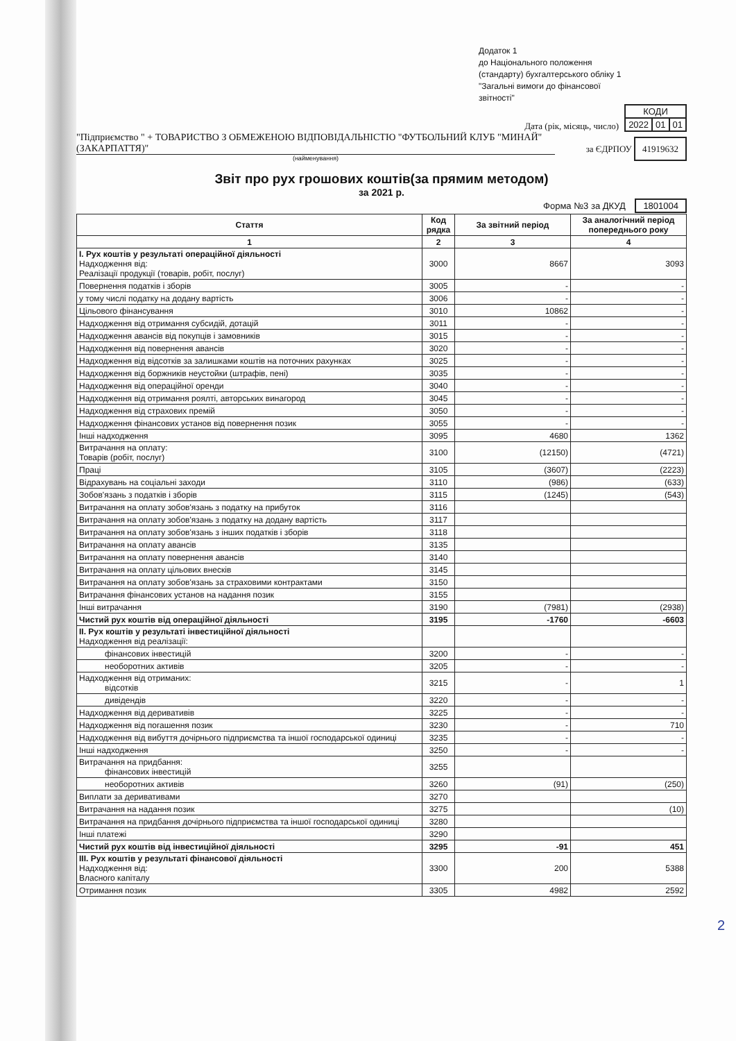Додаток 1
до Національного положення
(стандарту) бухгалтерського обліку 1
"Загальні вимоги до фінансової
звітності"
Дата (рік, місяць, число)
| КОДИ | | |
| 2022 | 01 | 01 |
"Підприємство " + ТОВАРИСТВО З ОБМЕЖЕНОЮ ВІДПОВІДАЛЬНІСТЮ "ФУТБОЛЬНИЙ КЛУБ "МИНАЙ" (ЗАКАРПАТТЯ)"
за ЄДРПОУ 41919632
(найменування)
Звіт про рух грошових коштів(за прямим методом)
за 2021 р.
Форма №3 за ДКУД 1801004
| Стаття | Код рядка | За звітний період | За аналогічний період попереднього року |
| --- | --- | --- | --- |
| 1 | 2 | 3 | 4 |
| I. Рух коштів у результаті операційної діяльності Надходження від: Реалізації продукції (товарів, робіт, послуг) | 3000 | 8667 | 3093 |
| Повернення податків і зборів | 3005 | - | - |
| у тому числі податку на додану вартість | 3006 | - | - |
| Цільового фінансування | 3010 | 10862 | - |
| Надходження від отримання субсидій, дотацій | 3011 | - | - |
| Надходження авансів від покупців і замовників | 3015 | - | - |
| Надходження від повернення авансів | 3020 | - | - |
| Надходження від відсотків за залишками коштів на поточних рахунках | 3025 | - | - |
| Надходження від боржників неустойки (штрафів, пені) | 3035 | - | - |
| Надходження від операційної оренди | 3040 | - | - |
| Надходження від отримання роялті, авторських винагород | 3045 | - | - |
| Надходження від страхових премій | 3050 | - | - |
| Надходження фінансових установ від повернення позик | 3055 | - | - |
| Інші надходження | 3095 | 4680 | 1362 |
| Витрачання на оплату: Товарів (робіт, послуг) | 3100 | (12150) | (4721) |
| Праці | 3105 | (3607) | (2223) |
| Відрахувань на соціальні заходи | 3110 | (986) | (633) |
| Зобов'язань з податків і зборів | 3115 | (1245) | (543) |
| Витрачання на оплату зобов'язань з податку на прибуток | 3116 | | |
| Витрачання на оплату зобов'язань з податку на додану вартість | 3117 | | |
| Витрачання на оплату зобов'язань з інших податків і зборів | 3118 | | |
| Витрачання на оплату авансів | 3135 | | |
| Витрачання на оплату повернення авансів | 3140 | | |
| Витрачання на оплату цільових внесків | 3145 | | |
| Витрачання на оплату зобов'язань за страховими контрактами | 3150 | | |
| Витрачання фінансових установ на надання позик | 3155 | | |
| Інші витрачання | 3190 | (7981) | (2938) |
| Чистий рух коштів від операційної діяльності | 3195 | -1760 | -6603 |
| II. Рух коштів у результаті інвестиційної діяльності Надходження від реалізації: | | | |
| фінансових інвестицій | 3200 | - | - |
| необоротних активів | 3205 | - | - |
| Надходження від отриманих: відсотків | 3215 | - | 1 |
| дивідендів | 3220 | - | - |
| Надходження від деривативів | 3225 | - | - |
| Надходження від погашення позик | 3230 | - | 710 |
| Надходження від вибуття дочірнього підприємства та іншої господарської одиниці | 3235 | - | - |
| Інші надходження | 3250 | - | - |
| Витрачання на придбання: фінансових інвестицій | 3255 | | |
| необоротних активів | 3260 | (91) | (250) |
| Виплати за деривативами | 3270 | | |
| Витрачання на надання позик | 3275 | | (10) |
| Витрачання на придбання дочірнього підприємства та іншої господарської одиниці | 3280 | | |
| Інші платежі | 3290 | | |
| Чистий рух коштів від інвестиційної діяльності | 3295 | -91 | 451 |
| III. Рух коштів у результаті фінансової діяльності Надходження від: Власного капіталу | 3300 | 200 | 5388 |
| Отримання позик | 3305 | 4982 | 2592 |
2